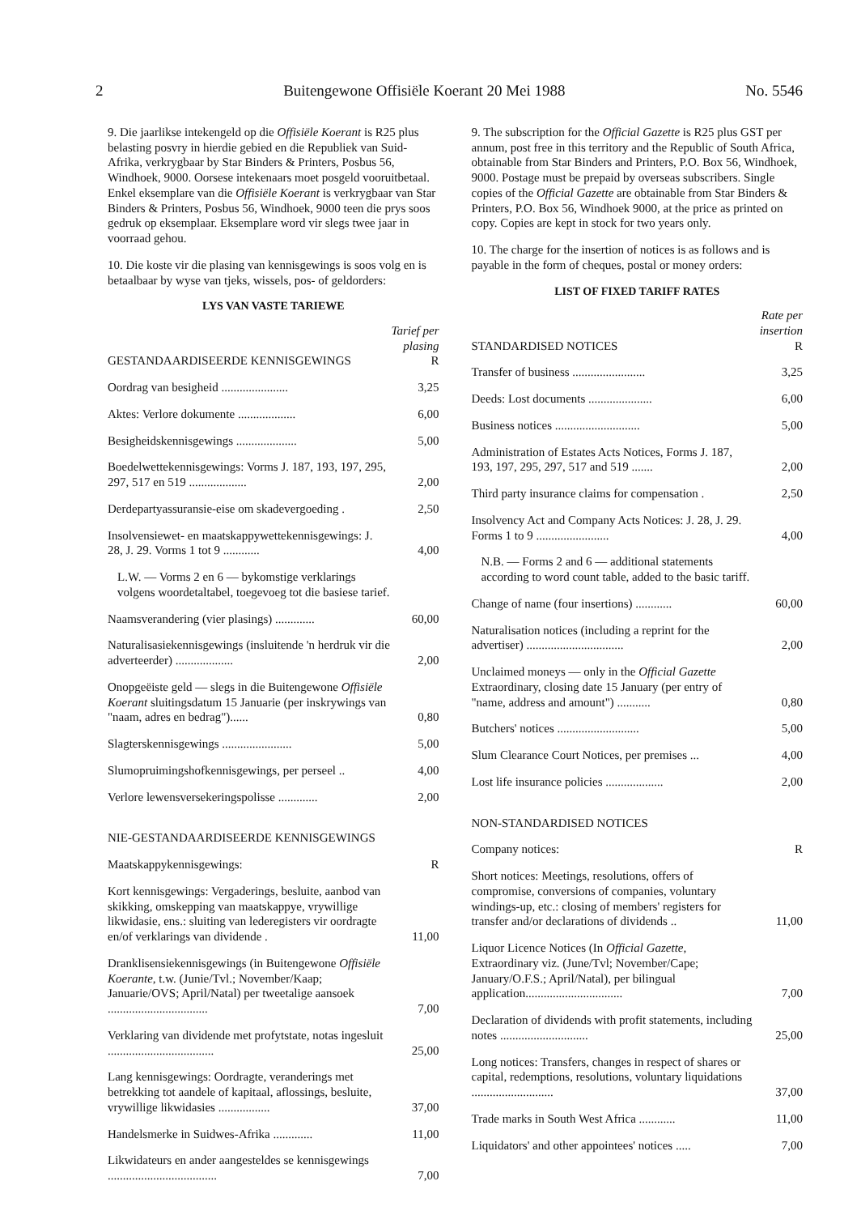2 Buitengewone Offisiële Koerant 20 Mei 1988 No. 5546
9. Die jaarlikse intekengeld op die Offisiële Koerant is R25 plus belasting posvry in hierdie gebied en die Republiek van Suid-Afrika, verkrygbaar by Star Binders & Printers, Posbus 56, Windhoek, 9000. Oorsese intekenaars moet posgeld vooruitbetaal. Enkel eksemplare van die Offisiële Koerant is verkrygbaar van Star Binders & Printers, Posbus 56, Windhoek, 9000 teen die prys soos gedruk op eksemplaar. Eksemplare word vir slegs twee jaar in voorraad gehou.
10. Die koste vir die plasing van kennisgewings is soos volg en is betaalbaar by wyse van tjeks, wissels, pos- of geldorders:
LYS VAN VASTE TARIEWE
| GESTANDAARDISEERDE KENNISGEWINGS | Tarief per plasing R |
| --- | --- |
| Oordrag van besigheid ...................... | 3,25 |
| Aktes: Verlore dokumente ................... | 6,00 |
| Besigheidskennisgewings .................... | 5,00 |
| Boedelwettekennisgewings: Vorms J. 187, 193, 197, 295, 297, 517 en 519 ................... | 2,00 |
| Derdepartyassuransie-eise om skadevergoeding . | 2,50 |
| Insolvensiewet- en maatskappywettekennisgewings: J. 28, J. 29. Vorms 1 tot 9 ............ | 4,00 |
| L.W. — Vorms 2 en 6 — bykomstige verklarings volgens woordetaltabel, toegevoeg tot die basiese tarief. | |
| Naamsverandering (vier plasings) ............. | 60,00 |
| Naturalisasiekennisgewings (insluitende 'n herdruk vir die adverteerder) ................... | 2,00 |
| Onopgeëiste geld — slegs in die Buitengewone Offisiële Koerant sluitingsdatum 15 Januarie (per inskrywings van "naam, adres en bedrag")...... | 0,80 |
| Slagterskennisgewings ....................... | 5,00 |
| Slumopruimingshofkennisgewings, per perseel .. | 4,00 |
| Verlore lewensversekeringspolisse ............. | 2,00 |
NIE-GESTANDAARDISEERDE KENNISGEWINGS
| Maatskappykennisgewings: | R |
| --- | --- |
| Kort kennisgewings: Vergaderings, besluite, aanbod van skikking, omskepping van maatskappye, vrywillige likwidasie, ens.: sluiting van lederegisters vir oordragte en/of verklarings van dividende . | 11,00 |
| Dranklisensiekennisgewings (in Buitengewone Offisiële Koerante, t.w. (Junie/Tvl.; November/Kaap; Januarie/OVS; April/Natal) per tweetalige aansoek ................................. | 7,00 |
| Verklaring van dividende met profytstate, notas ingesluit ................................... | 25,00 |
| Lang kennisgewings: Oordragte, veranderings met betrekking tot aandele of kapitaal, aflossings, besluite, vrywillige likwidasies ................. | 37,00 |
| Handelsmerke in Suidwes-Afrika ............. | 11,00 |
| Likwidateurs en ander aangesteldes se kennisgewings .................................... | 7,00 |
9. The subscription for the Official Gazette is R25 plus GST per annum, post free in this territory and the Republic of South Africa, obtainable from Star Binders and Printers, P.O. Box 56, Windhoek, 9000. Postage must be prepaid by overseas subscribers. Single copies of the Official Gazette are obtainable from Star Binders & Printers, P.O. Box 56, Windhoek 9000, at the price as printed on copy. Copies are kept in stock for two years only.
10. The charge for the insertion of notices is as follows and is payable in the form of cheques, postal or money orders:
LIST OF FIXED TARIFF RATES
| STANDARDISED NOTICES | Rate per insertion R |
| --- | --- |
| Transfer of business ........................ | 3,25 |
| Deeds: Lost documents ..................... | 6,00 |
| Business notices ............................ | 5,00 |
| Administration of Estates Acts Notices, Forms J. 187, 193, 197, 295, 297, 517 and 519 ....... | 2,00 |
| Third party insurance claims for compensation . | 2,50 |
| Insolvency Act and Company Acts Notices: J. 28, J. 29. Forms 1 to 9 ........................ | 4,00 |
| N.B. — Forms 2 and 6 — additional statements according to word count table, added to the basic tariff. | |
| Change of name (four insertions) ............ | 60,00 |
| Naturalisation notices (including a reprint for the advertiser) ................................ | 2,00 |
| Unclaimed moneys — only in the Official Gazette Extraordinary, closing date 15 January (per entry of "name, address and amount") ........... | 0,80 |
| Butchers' notices ........................... | 5,00 |
| Slum Clearance Court Notices, per premises ... | 4,00 |
| Lost life insurance policies ................... | 2,00 |
NON-STANDARDISED NOTICES
| Company notices: | R |
| --- | --- |
| Short notices: Meetings, resolutions, offers of compromise, conversions of companies, voluntary windings-up, etc.: closing of members' registers for transfer and/or declarations of dividends .. | 11,00 |
| Liquor Licence Notices (In Official Gazette, Extraordinary viz. (June/Tvl; November/Cape; January/O.F.S.; April/Natal), per bilingual application................................ | 7,00 |
| Declaration of dividends with profit statements, including notes ............................. | 25,00 |
| Long notices: Transfers, changes in respect of shares or capital, redemptions, resolutions, voluntary liquidations ........................... | 37,00 |
| Trade marks in South West Africa ............ | 11,00 |
| Liquidators' and other appointees' notices ..... | 7,00 |